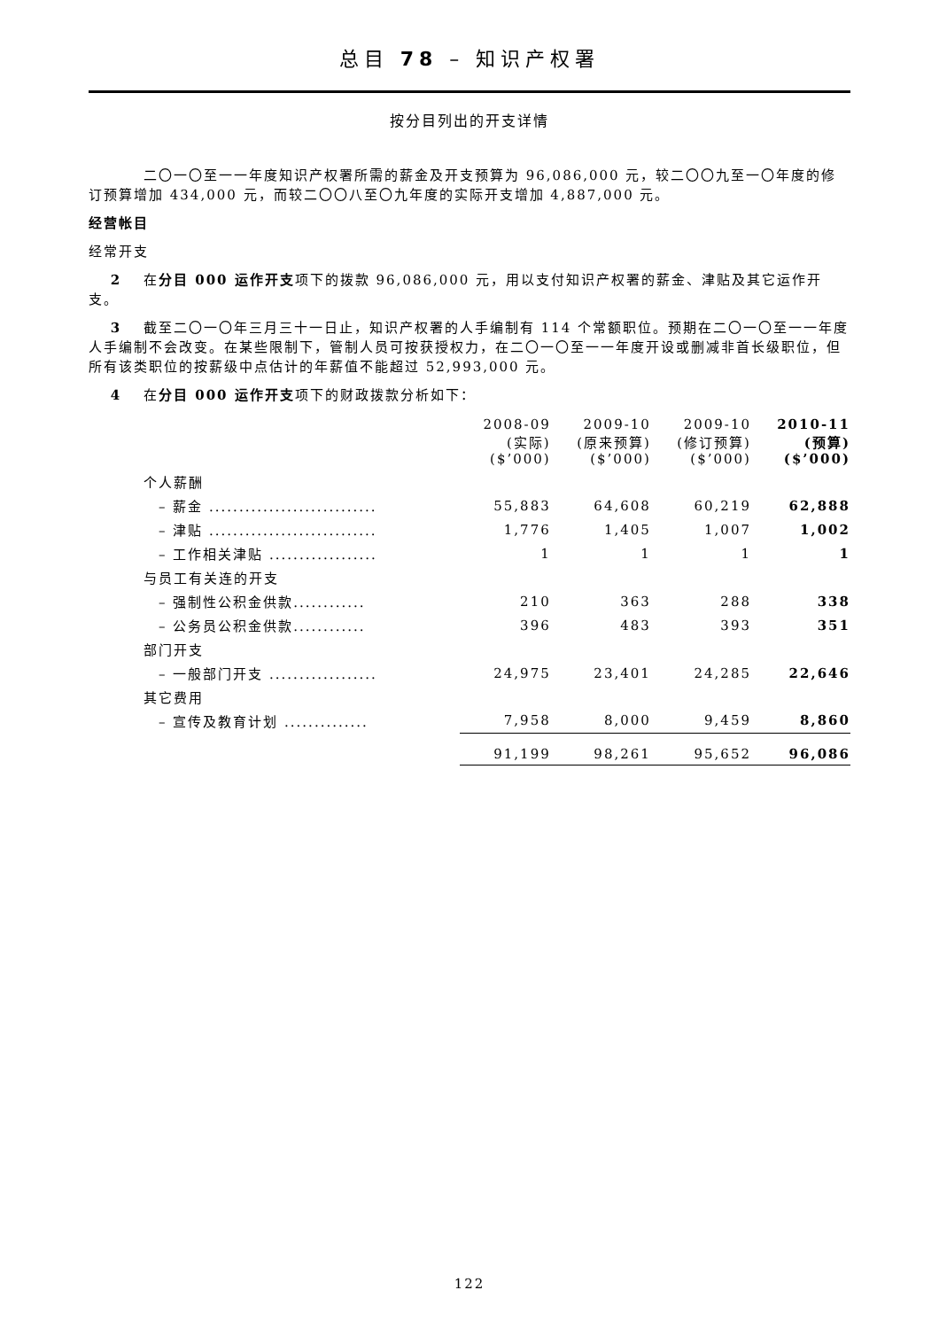总目 78 – 知识产权署
按分目列出的开支详情
二〇一〇至一一年度知识产权署所需的薪金及开支预算为 96,086,000 元，较二〇〇九至一〇年度的修订预算增加 434,000 元，而较二〇〇八至〇九年度的实际开支增加 4,887,000 元。
经营帐目
经常开支
2 在分目 000 运作开支项下的拨款 96,086,000 元，用以支付知识产权署的薪金、津贴及其它运作开支。
3 截至二〇一〇年三月三十一日止，知识产权署的人手编制有 114 个常额职位。预期在二〇一〇至一一年度人手编制不会改变。在某些限制下，管制人员可按获授权力，在二〇一〇至一一年度开设或删减非首长级职位，但所有该类职位的按薪级中点估计的年薪值不能超过 52,993,000 元。
4 在分目 000 运作开支项下的财政拨款分析如下：
| | 2008-09 (实际) ($’000) | 2009-10 (原来预算) ($’000) | 2009-10 (修订预算) ($’000) | 2010-11 (预算) ($’000) |
| --- | --- | --- | --- | --- |
| 个人薪酬 | | | | |
| – 薪金 ............................ | 55,883 | 64,608 | 60,219 | 62,888 |
| – 津贴 ............................ | 1,776 | 1,405 | 1,007 | 1,002 |
| – 工作相关津贴 .................. | 1 | 1 | 1 | 1 |
| 与员工有关连的开支 | | | | |
| – 强制性公积金供款............ | 210 | 363 | 288 | 338 |
| – 公务员公积金供款............ | 396 | 483 | 393 | 351 |
| 部门开支 | | | | |
| – 一般部门开支 .................. | 24,975 | 23,401 | 24,285 | 22,646 |
| 其它费用 | | | | |
| – 宣传及教育计划 .............. | 7,958 | 8,000 | 9,459 | 8,860 |
| | 91,199 | 98,261 | 95,652 | 96,086 |
122